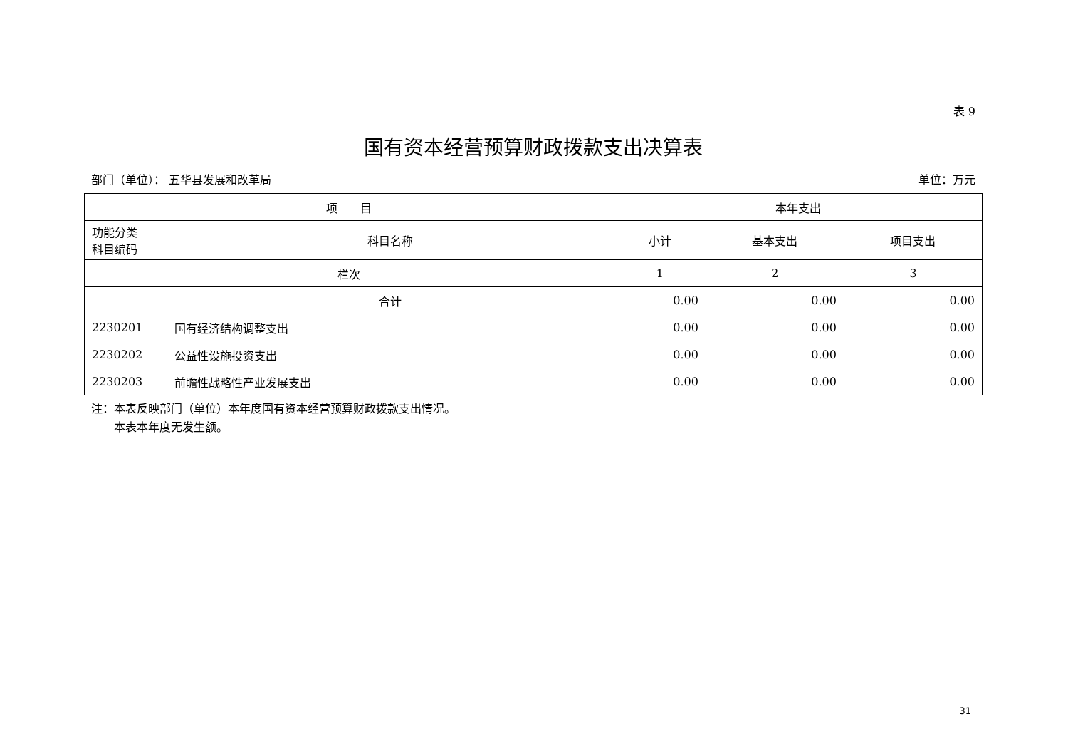表 9
国有资本经营预算财政拨款支出决算表
部门（单位）： 五华县发展和改革局 单位：万元
| 项 目 | | 本年支出 | | |
| --- | --- | --- | --- | --- |
| 功能分类 科目编码 | 科目名称 | 小计 | 基本支出 | 项目支出 |
| 栏次 | | 1 | 2 | 3 |
| | 合计 | 0.00 | 0.00 | 0.00 |
| 2230201 | 国有经济结构调整支出 | 0.00 | 0.00 | 0.00 |
| 2230202 | 公益性设施投资支出 | 0.00 | 0.00 | 0.00 |
| 2230203 | 前瞻性战略性产业发展支出 | 0.00 | 0.00 | 0.00 |
注：本表反映部门（单位）本年度国有资本经营预算财政拨款支出情况。
　　本表本年度无发生额。
31